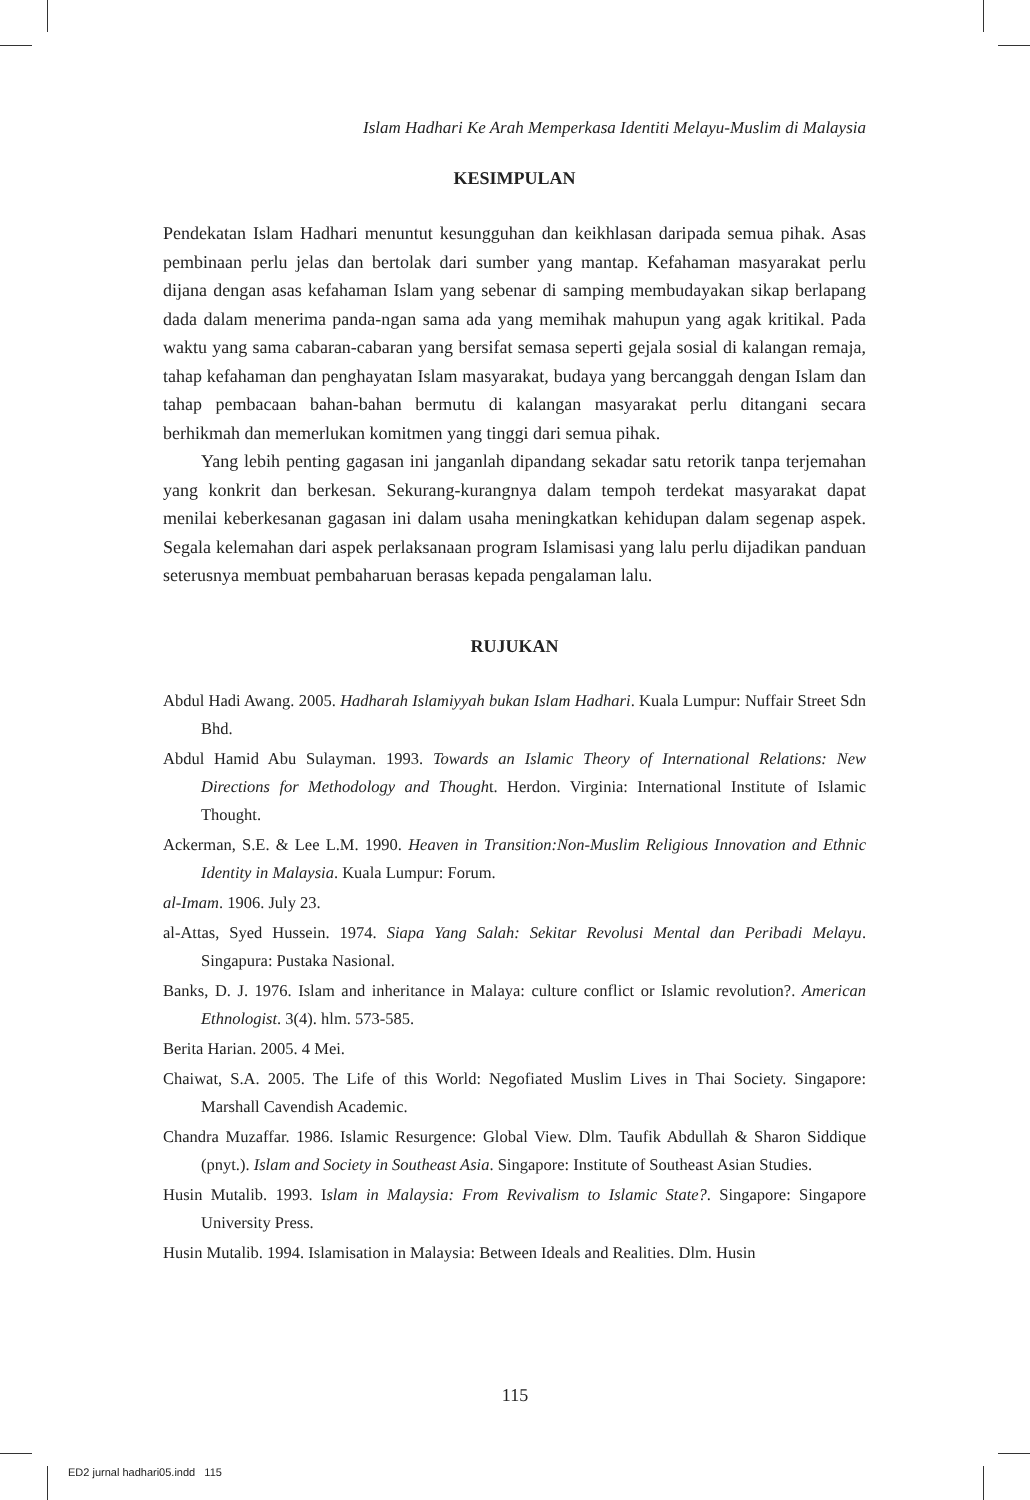Islam Hadhari Ke Arah Memperkasa Identiti Melayu-Muslim di Malaysia
KESIMPULAN
Pendekatan Islam Hadhari menuntut kesungguhan dan keikhlasan daripada semua pihak. Asas pembinaan perlu jelas dan bertolak dari sumber yang mantap. Kefahaman masyarakat perlu dijana dengan asas kefahaman Islam yang sebenar di samping membudayakan sikap berlapang dada dalam menerima panda-ngan sama ada yang memihak mahupun yang agak kritikal. Pada waktu yang sama cabaran-cabaran yang bersifat semasa seperti gejala sosial di kalangan remaja, tahap kefahaman dan penghayatan Islam masyarakat, budaya yang bercanggah dengan Islam dan tahap pembacaan bahan-bahan bermutu di kalangan masyarakat perlu ditangani secara berhikmah dan memerlukan komitmen yang tinggi dari semua pihak.
Yang lebih penting gagasan ini janganlah dipandang sekadar satu retorik tanpa terjemahan yang konkrit dan berkesan. Sekurang-kurangnya dalam tempoh terdekat masyarakat dapat menilai keberkesanan gagasan ini dalam usaha meningkatkan kehidupan dalam segenap aspek. Segala kelemahan dari aspek perlaksanaan program Islamisasi yang lalu perlu dijadikan panduan seterusnya membuat pembaharuan berasas kepada pengalaman lalu.
RUJUKAN
Abdul Hadi Awang. 2005. Hadharah Islamiyyah bukan Islam Hadhari. Kuala Lumpur: Nuffair Street Sdn Bhd.
Abdul Hamid Abu Sulayman. 1993. Towards an Islamic Theory of International Relations: New Directions for Methodology and Thought. Herdon. Virginia: International Institute of Islamic Thought.
Ackerman, S.E. & Lee L.M. 1990. Heaven in Transition:Non-Muslim Religious Innovation and Ethnic Identity in Malaysia. Kuala Lumpur: Forum.
al-Imam. 1906. July 23.
al-Attas, Syed Hussein. 1974. Siapa Yang Salah: Sekitar Revolusi Mental dan Peribadi Melayu. Singapura: Pustaka Nasional.
Banks, D. J. 1976. Islam and inheritance in Malaya: culture conflict or Islamic revolution?. American Ethnologist. 3(4). hlm. 573-585.
Berita Harian. 2005. 4 Mei.
Chaiwat, S.A. 2005. The Life of this World: Negofiated Muslim Lives in Thai Society. Singapore: Marshall Cavendish Academic.
Chandra Muzaffar. 1986. Islamic Resurgence: Global View. Dlm. Taufik Abdullah & Sharon Siddique (pnyt.). Islam and Society in Southeast Asia. Singapore: Institute of Southeast Asian Studies.
Husin Mutalib. 1993. Islam in Malaysia: From Revivalism to Islamic State?. Singapore: Singapore University Press.
Husin Mutalib. 1994. Islamisation in Malaysia: Between Ideals and Realities. Dlm. Husin
115
ED2 jurnal hadhari05.indd 115